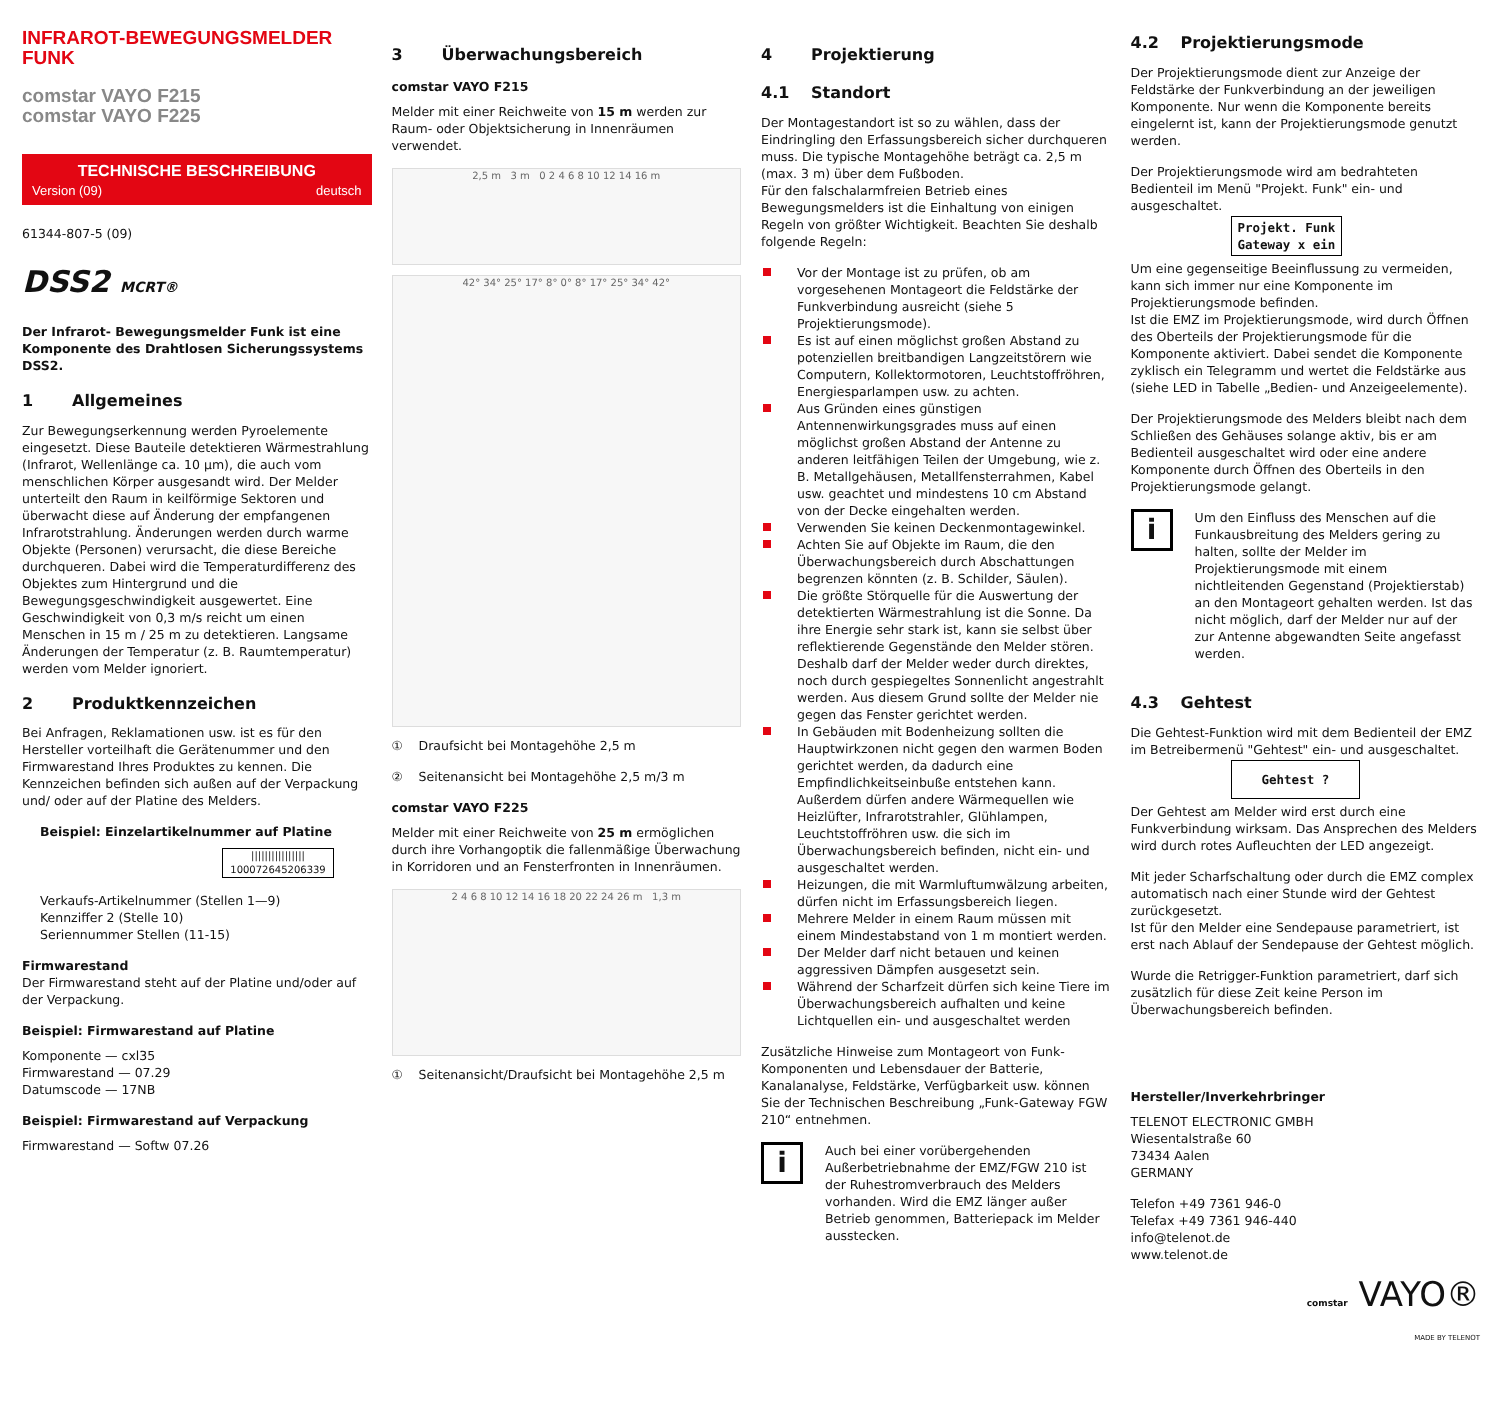INFRAROT-BEWEGUNGSMELDER
FUNK
comstar VAYO F215
comstar VAYO F225
TECHNISCHE BESCHREIBUNG
Version (09) deutsch
61344-807-5 (09)
DSS2 MCRT®
Der Infrarot- Bewegungsmelder Funk ist eine Komponente des Drahtlosen Sicherungssystems DSS2.
1 Allgemeines
Zur Bewegungserkennung werden Pyroelemente eingesetzt. Diese Bauteile detektieren Wärmestrahlung (Infrarot, Wellenlänge ca. 10 µm), die auch vom menschlichen Körper ausgesandt wird. Der Melder unterteilt den Raum in keilförmige Sektoren und überwacht diese auf Änderung der empfangenen Infrarotstrahlung. Änderungen werden durch warme Objekte (Personen) verursacht, die diese Bereiche durchqueren. Dabei wird die Temperaturdifferenz des Objektes zum Hintergrund und die Bewegungsgeschwindigkeit ausgewertet. Eine Geschwindigkeit von 0,3 m/s reicht um einen Menschen in 15 m / 25 m zu detektieren. Langsame Änderungen der Temperatur (z. B. Raumtemperatur) werden vom Melder ignoriert.
2 Produktkennzeichen
Bei Anfragen, Reklamationen usw. ist es für den Hersteller vorteilhaft die Gerätenummer und den Firmwarestand Ihres Produktes zu kennen. Die Kennzeichen befinden sich außen auf der Verpackung und/ oder auf der Platine des Melders.
Beispiel: Einzelartikelnummer auf Platine
||||||||||||||||
100072645206339
Verkaufs-Artikelnummer (Stellen 1—9)
Kennziffer 2 (Stelle 10)
Seriennummer Stellen (11-15)
Firmwarestand
Der Firmwarestand steht auf der Platine und/oder auf der Verpackung.
Beispiel: Firmwarestand auf Platine
Komponente — cxl35
Firmwarestand — 07.29
Datumscode — 17NB
Beispiel: Firmwarestand auf Verpackung
Firmwarestand — Softw 07.26
3 Überwachungsbereich
comstar VAYO F215
Melder mit einer Reichweite von 15 m werden zur Raum- oder Objektsicherung in Innenräumen verwendet.
2,5 m 3 m 0 2 4 6 8 10 12 14 16 m
42° 34° 25° 17° 8° 0° 8° 17° 25° 34° 42°
① Draufsicht bei Montagehöhe 2,5 m
② Seitenansicht bei Montagehöhe 2,5 m/3 m
comstar VAYO F225
Melder mit einer Reichweite von 25 m ermöglichen durch ihre Vorhangoptik die fallenmäßige Überwachung in Korridoren und an Fensterfronten in Innenräumen.
2 4 6 8 10 12 14 16 18 20 22 24 26 m 1,3 m
① Seitenansicht/Draufsicht bei Montagehöhe 2,5 m
4 Projektierung
4.1 Standort
Der Montagestandort ist so zu wählen, dass der Eindringling den Erfassungsbereich sicher durchqueren muss. Die typische Montagehöhe beträgt ca. 2,5 m (max. 3 m) über dem Fußboden.
Für den falschalarmfreien Betrieb eines Bewegungsmelders ist die Einhaltung von einigen Regeln von größter Wichtigkeit. Beachten Sie deshalb folgende Regeln:
Vor der Montage ist zu prüfen, ob am vorgesehenen Montageort die Feldstärke der Funkverbindung ausreicht (siehe 5 Projektierungsmode).
Es ist auf einen möglichst großen Abstand zu potenziellen breitbandigen Langzeitstörern wie Computern, Kollektormotoren, Leuchtstoffröhren, Energiesparlampen usw. zu achten.
Aus Gründen eines günstigen Antennenwirkungsgrades muss auf einen möglichst großen Abstand der Antenne zu anderen leitfähigen Teilen der Umgebung, wie z. B. Metallgehäusen, Metallfensterrahmen, Kabel usw. geachtet und mindestens 10 cm Abstand von der Decke eingehalten werden.
Verwenden Sie keinen Deckenmontagewinkel.
Achten Sie auf Objekte im Raum, die den Überwachungsbereich durch Abschattungen begrenzen könnten (z. B. Schilder, Säulen).
Die größte Störquelle für die Auswertung der detektierten Wärmestrahlung ist die Sonne. Da ihre Energie sehr stark ist, kann sie selbst über reflektierende Gegenstände den Melder stören. Deshalb darf der Melder weder durch direktes, noch durch gespiegeltes Sonnenlicht angestrahlt werden. Aus diesem Grund sollte der Melder nie gegen das Fenster gerichtet werden.
In Gebäuden mit Bodenheizung sollten die Hauptwirkzonen nicht gegen den warmen Boden gerichtet werden, da dadurch eine Empfindlichkeitseinbuße entstehen kann. Außerdem dürfen andere Wärmequellen wie Heizlüfter, Infrarotstrahler, Glühlampen, Leuchtstoffröhren usw. die sich im Überwachungsbereich befinden, nicht ein- und ausgeschaltet werden.
Heizungen, die mit Warmluftumwälzung arbeiten, dürfen nicht im Erfassungsbereich liegen.
Mehrere Melder in einem Raum müssen mit einem Mindestabstand von 1 m montiert werden.
Der Melder darf nicht betauen und keinen aggressiven Dämpfen ausgesetzt sein.
Während der Scharfzeit dürfen sich keine Tiere im Überwachungsbereich aufhalten und keine Lichtquellen ein- und ausgeschaltet werden
Zusätzliche Hinweise zum Montageort von Funk-Komponenten und Lebensdauer der Batterie, Kanalanalyse, Feldstärke, Verfügbarkeit usw. können Sie der Technischen Beschreibung „Funk-Gateway FGW 210“ entnehmen.
i
Auch bei einer vorübergehenden Außerbetriebnahme der EMZ/FGW 210 ist der Ruhestromverbrauch des Melders vorhanden. Wird die EMZ länger außer Betrieb genommen, Batteriepack im Melder ausstecken.
4.2 Projektierungsmode
Der Projektierungsmode dient zur Anzeige der Feldstärke der Funkverbindung an der jeweiligen Komponente. Nur wenn die Komponente bereits eingelernt ist, kann der Projektierungsmode genutzt werden.
Der Projektierungsmode wird am bedrahteten Bedienteil im Menü "Projekt. Funk" ein- und ausgeschaltet.
Projekt. Funk
Gateway x ein
Um eine gegenseitige Beeinflussung zu vermeiden, kann sich immer nur eine Komponente im Projektierungsmode befinden.
Ist die EMZ im Projektierungsmode, wird durch Öffnen des Oberteils der Projektierungsmode für die Komponente aktiviert. Dabei sendet die Komponente zyklisch ein Telegramm und wertet die Feldstärke aus (siehe LED in Tabelle „Bedien- und Anzeigeelemente).
Der Projektierungsmode des Melders bleibt nach dem Schließen des Gehäuses solange aktiv, bis er am Bedienteil ausgeschaltet wird oder eine andere Komponente durch Öffnen des Oberteils in den Projektierungsmode gelangt.
i
Um den Einfluss des Menschen auf die Funkausbreitung des Melders gering zu halten, sollte der Melder im Projektierungsmode mit einem nichtleitenden Gegenstand (Projektierstab) an den Montageort gehalten werden. Ist das nicht möglich, darf der Melder nur auf der zur Antenne abgewandten Seite angefasst werden.
4.3 Gehtest
Die Gehtest-Funktion wird mit dem Bedienteil der EMZ im Betreibermenü "Gehtest" ein- und ausgeschaltet.
Gehtest ?
Der Gehtest am Melder wird erst durch eine Funkverbindung wirksam. Das Ansprechen des Melders wird durch rotes Aufleuchten der LED angezeigt.
Mit jeder Scharfschaltung oder durch die EMZ complex automatisch nach einer Stunde wird der Gehtest zurückgesetzt.
Ist für den Melder eine Sendepause parametriert, ist erst nach Ablauf der Sendepause der Gehtest möglich.
Wurde die Retrigger-Funktion parametriert, darf sich zusätzlich für diese Zeit keine Person im Überwachungsbereich befinden.
Hersteller/Inverkehrbringer
TELENOT ELECTRONIC GMBH
Wiesentalstraße 60
73434 Aalen
GERMANY
Telefon +49 7361 946-0
Telefax +49 7361 946-440
info@telenot.de
www.telenot.de
comstar VAYO®
MADE BY TELENOT